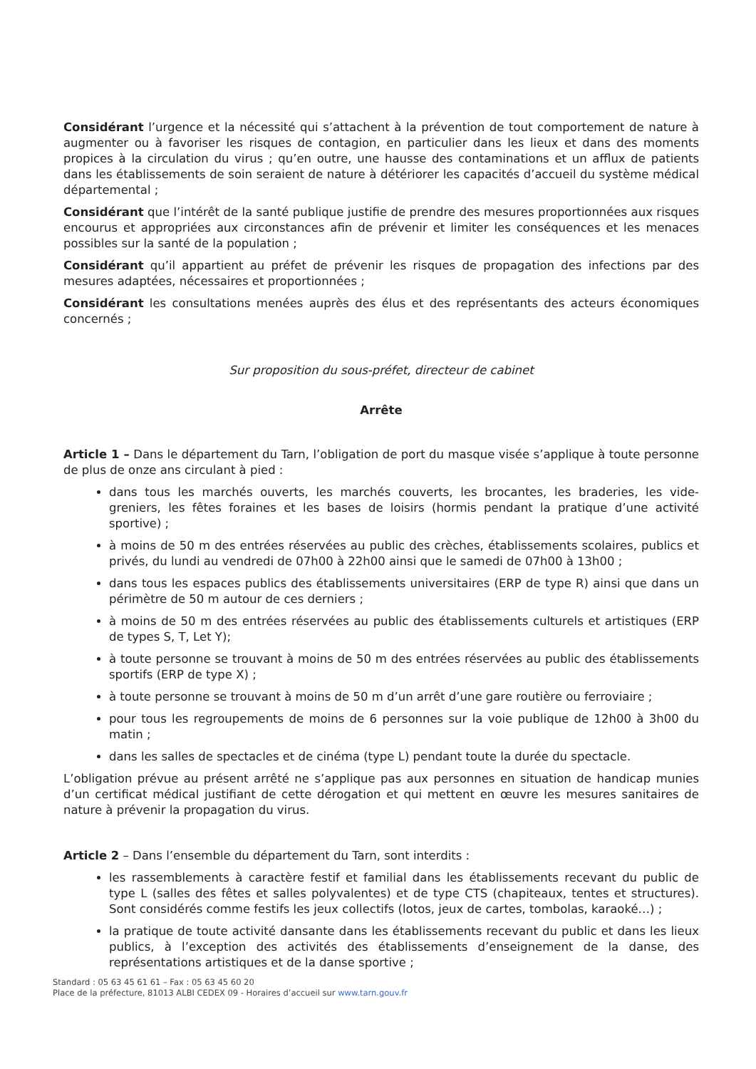Considérant l’urgence et la nécessité qui s’attachent à la prévention de tout comportement de nature à augmenter ou à favoriser les risques de contagion, en particulier dans les lieux et dans des moments propices à la circulation du virus ; qu’en outre, une hausse des contaminations et un afflux de patients dans les établissements de soin seraient de nature à détériorer les capacités d’accueil du système médical départemental ;
Considérant que l’intérêt de la santé publique justifie de prendre des mesures proportionnées aux risques encourus et appropriées aux circonstances afin de prévenir et limiter les conséquences et les menaces possibles sur la santé de la population ;
Considérant qu’il appartient au préfet de prévenir les risques de propagation des infections par des mesures adaptées, nécessaires et proportionnées ;
Considérant les consultations menées auprès des élus et des représentants des acteurs économiques concernés ;
Sur proposition du sous-préfet, directeur de cabinet
Arrête
Article 1 – Dans le département du Tarn, l’obligation de port du masque visée s’applique à toute personne de plus de onze ans circulant à pied :
dans tous les marchés ouverts, les marchés couverts, les brocantes, les braderies, les vide-greniers, les fêtes foraines et les bases de loisirs (hormis pendant la pratique d’une activité sportive) ;
à moins de 50 m des entrées réservées au public des crèches, établissements scolaires, publics et privés, du lundi au vendredi de 07h00 à 22h00 ainsi que le samedi de 07h00 à 13h00 ;
dans tous les espaces publics des établissements universitaires (ERP de type R) ainsi que dans un périmètre de 50 m autour de ces derniers ;
à moins de 50 m des entrées réservées au public des établissements culturels et artistiques (ERP de types S, T, Let Y);
à toute personne se trouvant à moins de 50 m des entrées réservées au public des établissements sportifs (ERP de type X) ;
à toute personne se trouvant à moins de 50 m d’un arrêt d’une gare routière ou ferroviaire ;
pour tous les regroupements de moins de 6 personnes sur la voie publique de 12h00 à 3h00 du matin ;
dans les salles de spectacles et de cinéma (type L) pendant toute la durée du spectacle.
L’obligation prévue au présent arrêté ne s’applique pas aux personnes en situation de handicap munies d’un certificat médical justifiant de cette dérogation et qui mettent en œuvre les mesures sanitaires de nature à prévenir la propagation du virus.
Article 2 – Dans l’ensemble du département du Tarn, sont interdits :
les rassemblements à caractère festif et familial dans les établissements recevant du public de type L (salles des fêtes et salles polyvalentes) et de type CTS (chapiteaux, tentes et structures). Sont considérés comme festifs les jeux collectifs (lotos, jeux de cartes, tombolas, karaoké…) ;
la pratique de toute activité dansante dans les établissements recevant du public et dans les lieux publics, à l’exception des activités des établissements d’enseignement de la danse, des représentations artistiques et de la danse sportive ;
Standard : 05 63 45 61 61 – Fax : 05 63 45 60 20
Place de la préfecture, 81013 ALBI CEDEX 09 - Horaires d’accueil sur www.tarn.gouv.fr